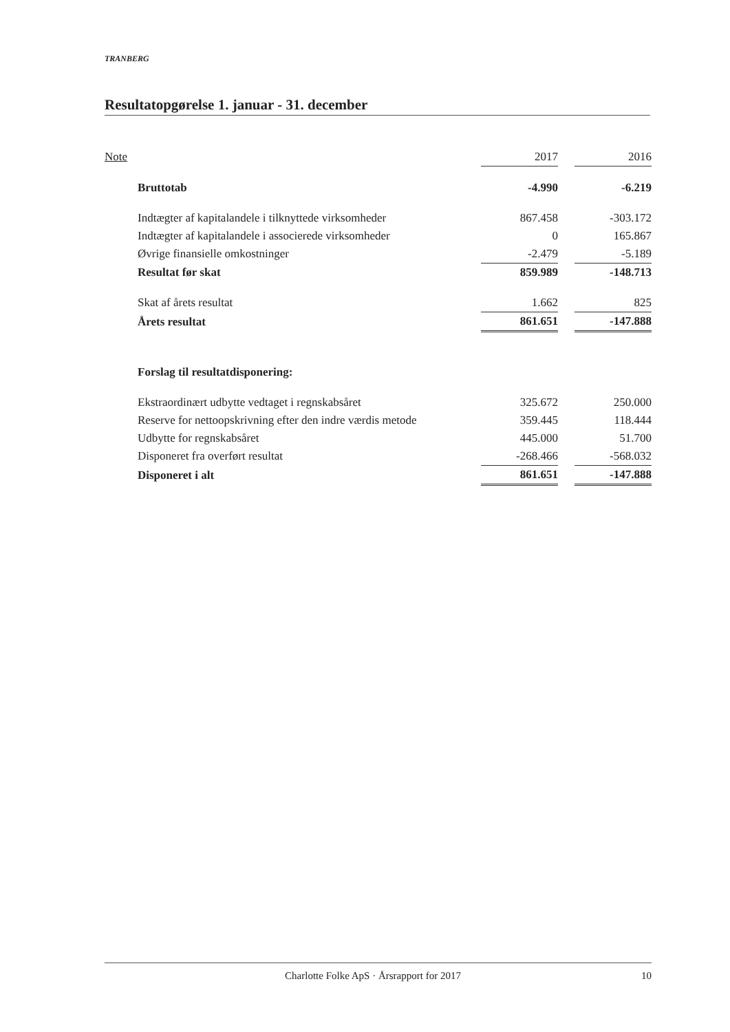TRANBERG
Resultatopgørelse 1. januar - 31. december
| Note | | 2017 | | 2016 |
| --- | --- | --- | --- | --- |
| | Bruttotab | -4.990 | | -6.219 |
| | Indtægter af kapitalandele i tilknyttede virksomheder | 867.458 | | -303.172 |
| | Indtægter af kapitalandele i associerede virksomheder | 0 | | 165.867 |
| | Øvrige finansielle omkostninger | -2.479 | | -5.189 |
| | Resultat før skat | 859.989 | | -148.713 |
| | Skat af årets resultat | 1.662 | | 825 |
| | Årets resultat | 861.651 | | -147.888 |
| | Forslag til resultatdisponering: | | | |
| | Ekstraordinært udbytte vedtaget i regnskabsåret | 325.672 | | 250.000 |
| | Reserve for nettoopskrivning efter den indre værdis metode | 359.445 | | 118.444 |
| | Udbytte for regnskabsåret | 445.000 | | 51.700 |
| | Disponeret fra overført resultat | -268.466 | | -568.032 |
| | Disponeret i alt | 861.651 | | -147.888 |
Charlotte Folke ApS · Årsrapport for 2017 10